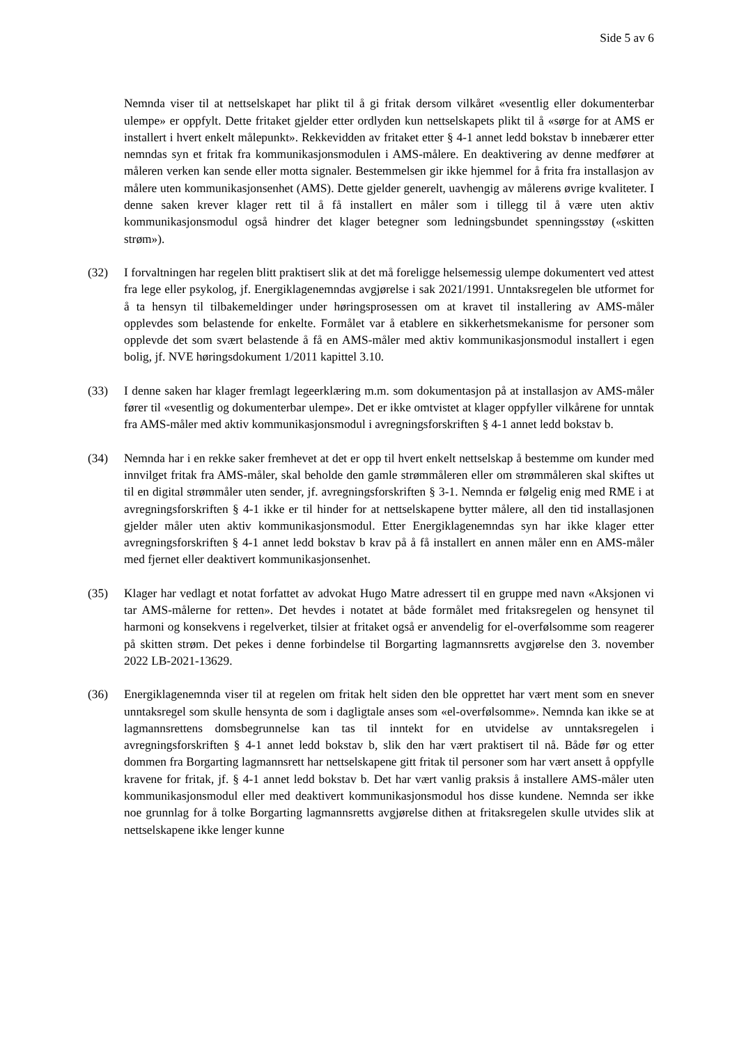Side 5 av 6
Nemnda viser til at nettselskapet har plikt til å gi fritak dersom vilkåret «vesentlig eller dokumenterbar ulempe» er oppfylt. Dette fritaket gjelder etter ordlyden kun nettselskapets plikt til å «sørge for at AMS er installert i hvert enkelt målepunkt». Rekkevidden av fritaket etter § 4-1 annet ledd bokstav b innebærer etter nemndas syn et fritak fra kommunikasjonsmodulen i AMS-målere. En deaktivering av denne medfører at måleren verken kan sende eller motta signaler. Bestemmelsen gir ikke hjemmel for å frita fra installasjon av målere uten kommunikasjonsenhet (AMS). Dette gjelder generelt, uavhengig av målerens øvrige kvaliteter. I denne saken krever klager rett til å få installert en måler som i tillegg til å være uten aktiv kommunikasjonsmodul også hindrer det klager betegner som ledningsbundet spenningsstøy («skitten strøm»).
(32) I forvaltningen har regelen blitt praktisert slik at det må foreligge helsemessig ulempe dokumentert ved attest fra lege eller psykolog, jf. Energiklagenemndas avgjørelse i sak 2021/1991. Unntaksregelen ble utformet for å ta hensyn til tilbakemeldinger under høringsprosessen om at kravet til installering av AMS-måler opplevdes som belastende for enkelte. Formålet var å etablere en sikkerhetsmekanisme for personer som opplevde det som svært belastende å få en AMS-måler med aktiv kommunikasjonsmodul installert i egen bolig, jf. NVE høringsdokument 1/2011 kapittel 3.10.
(33) I denne saken har klager fremlagt legeerklæring m.m. som dokumentasjon på at installasjon av AMS-måler fører til «vesentlig og dokumenterbar ulempe». Det er ikke omtvistet at klager oppfyller vilkårene for unntak fra AMS-måler med aktiv kommunikasjonsmodul i avregningsforskriften § 4-1 annet ledd bokstav b.
(34) Nemnda har i en rekke saker fremhevet at det er opp til hvert enkelt nettselskap å bestemme om kunder med innvilget fritak fra AMS-måler, skal beholde den gamle strømmåleren eller om strømmåleren skal skiftes ut til en digital strømmåler uten sender, jf. avregningsforskriften § 3-1. Nemnda er følgelig enig med RME i at avregningsforskriften § 4-1 ikke er til hinder for at nettselskapene bytter målere, all den tid installasjonen gjelder måler uten aktiv kommunikasjonsmodul. Etter Energiklagenemndas syn har ikke klager etter avregningsforskriften § 4-1 annet ledd bokstav b krav på å få installert en annen måler enn en AMS-måler med fjernet eller deaktivert kommunikasjonsenhet.
(35) Klager har vedlagt et notat forfattet av advokat Hugo Matre adressert til en gruppe med navn «Aksjonen vi tar AMS-målerne for retten». Det hevdes i notatet at både formålet med fritaksregelen og hensynet til harmoni og konsekvens i regelverket, tilsier at fritaket også er anvendelig for el-overfølsomme som reagerer på skitten strøm. Det pekes i denne forbindelse til Borgarting lagmannsretts avgjørelse den 3. november 2022 LB-2021-13629.
(36) Energiklagenemnda viser til at regelen om fritak helt siden den ble opprettet har vært ment som en snever unntaksregel som skulle hensynta de som i dagligtale anses som «el-overfølsomme». Nemnda kan ikke se at lagmannsrettens domsbegrunnelse kan tas til inntekt for en utvidelse av unntaksregelen i avregningsforskriften § 4-1 annet ledd bokstav b, slik den har vært praktisert til nå. Både før og etter dommen fra Borgarting lagmannsrett har nettselskapene gitt fritak til personer som har vært ansett å oppfylle kravene for fritak, jf. § 4-1 annet ledd bokstav b. Det har vært vanlig praksis å installere AMS-måler uten kommunikasjonsmodul eller med deaktivert kommunikasjonsmodul hos disse kundene. Nemnda ser ikke noe grunnlag for å tolke Borgarting lagmannsretts avgjørelse dithen at fritaksregelen skulle utvides slik at nettselskapene ikke lenger kunne